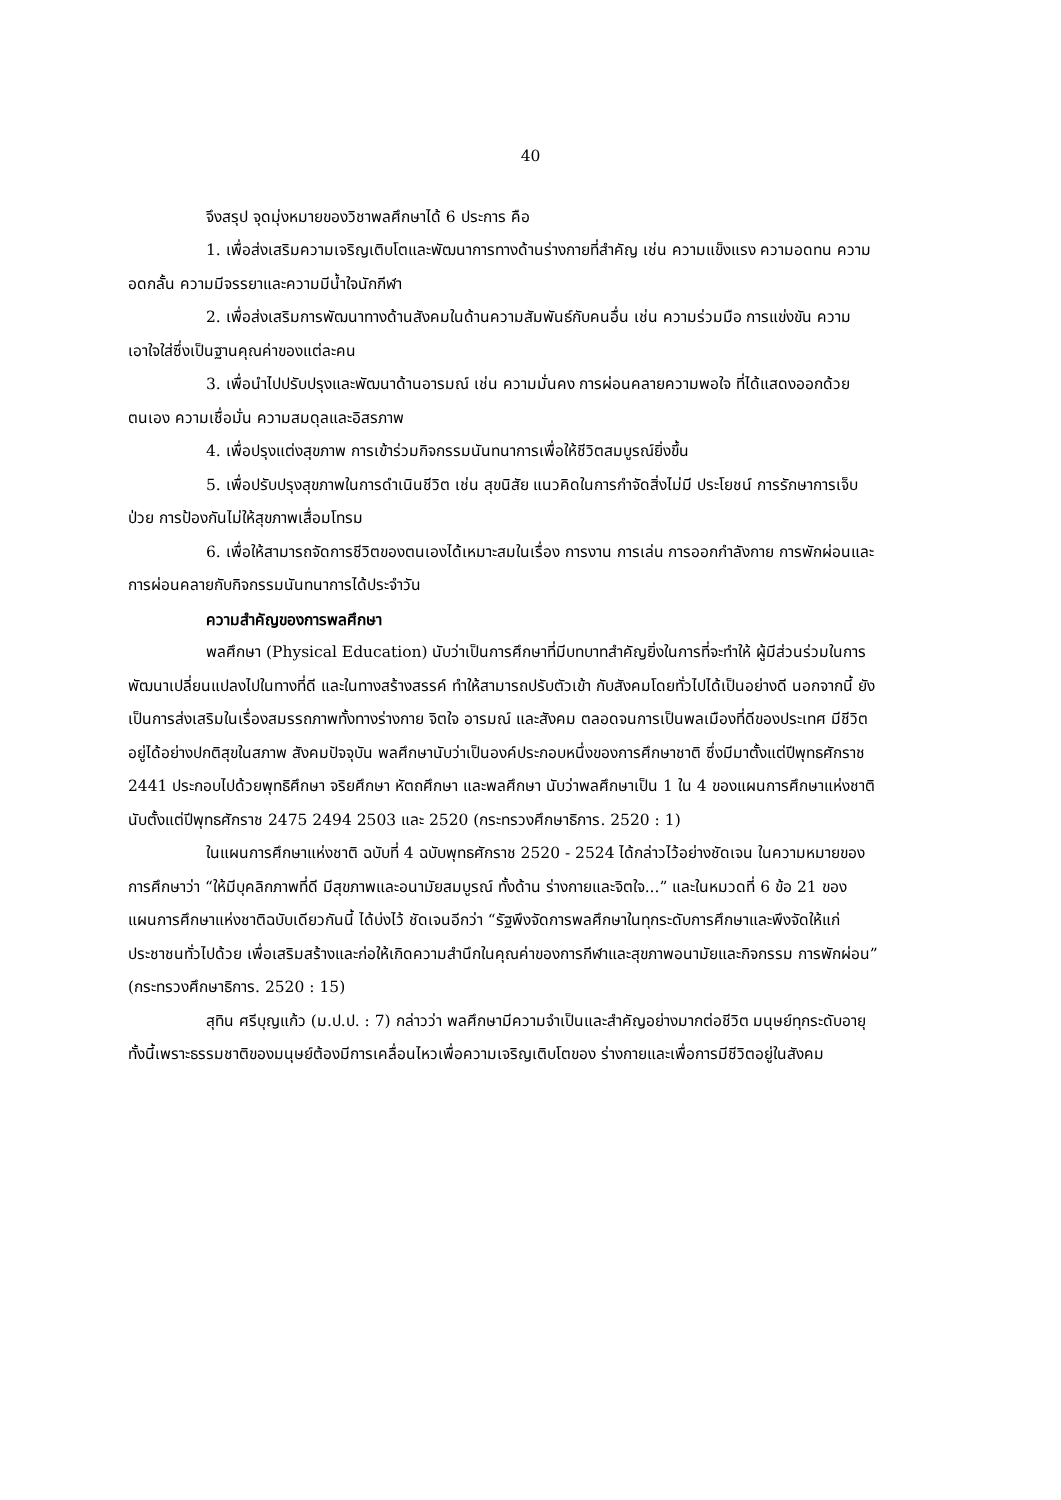40
จึงสรุป จุดมุ่งหมายของวิชาพลศึกษาได้ 6 ประการ คือ
1. เพื่อส่งเสริมความเจริญเติบโตและพัฒนาการทางด้านร่างกายที่สำคัญ เช่น ความแข็งแรง ความอดทน ความอดกลั้น ความมีจรรยาและความมีน้ำใจนักกีฬา
2. เพื่อส่งเสริมการพัฒนาทางด้านสังคมในด้านความสัมพันธ์กับคนอื่น เช่น ความร่วมมือ การแข่งขัน ความเอาใจใส่ซึ่งเป็นฐานคุณค่าของแต่ละคน
3. เพื่อนำไปปรับปรุงและพัฒนาด้านอารมณ์ เช่น ความมั่นคง การผ่อนคลายความพอใจ ที่ได้แสดงออกด้วยตนเอง ความเชื่อมั่น ความสมดุลและอิสรภาพ
4. เพื่อปรุงแต่งสุขภาพ การเข้าร่วมกิจกรรมนันทนาการเพื่อให้ชีวิตสมบูรณ์ยิ่งขึ้น
5. เพื่อปรับปรุงสุขภาพในการดำเนินชีวิต เช่น สุขนิสัย แนวคิดในการกำจัดสิ่งไม่มี ประโยชน์ การรักษาการเจ็บป่วย การป้องกันไม่ให้สุขภาพเสื่อมโทรม
6. เพื่อให้สามารถจัดการชีวิตของตนเองได้เหมาะสมในเรื่อง การงาน การเล่น การออกกำลังกาย การพักผ่อนและการผ่อนคลายกับกิจกรรมนันทนาการได้ประจำวัน
ความสำคัญของการพลศึกษา
พลศึกษา (Physical Education) นับว่าเป็นการศึกษาที่มีบทบาทสำคัญยิ่งในการที่จะทำให้ ผู้มีส่วนร่วมในการพัฒนาเปลี่ยนแปลงไปในทางที่ดี และในทางสร้างสรรค์ ทำให้สามารถปรับตัวเข้า กับสังคมโดยทั่วไปได้เป็นอย่างดี นอกจากนี้ ยังเป็นการส่งเสริมในเรื่องสมรรถภาพทั้งทางร่างกาย จิตใจ อารมณ์ และสังคม ตลอดจนการเป็นพลเมืองที่ดีของประเทศ มีชีวิตอยู่ได้อย่างปกติสุขในสภาพ สังคมปัจจุบัน พลศึกษานับว่าเป็นองค์ประกอบหนึ่งของการศึกษาชาติ ซึ่งมีมาตั้งแต่ปีพุทธศักราช 2441 ประกอบไปด้วยพุทธิศึกษา จริยศึกษา หัตถศึกษา และพลศึกษา นับว่าพลศึกษาเป็น 1 ใน 4 ของแผนการศึกษาแห่งชาติ นับตั้งแต่ปีพุทธศักราช 2475 2494 2503 และ 2520 (กระทรวงศึกษาธิการ. 2520 : 1)
ในแผนการศึกษาแห่งชาติ ฉบับที่ 4 ฉบับพุทธศักราช 2520 - 2524 ได้กล่าวไว้อย่างชัดเจน ในความหมายของการศึกษาว่า “ให้มีบุคลิกภาพที่ดี มีสุขภาพและอนามัยสมบูรณ์ ทั้งด้าน ร่างกายและจิตใจ...” และในหมวดที่ 6 ข้อ 21 ของแผนการศึกษาแห่งชาติฉบับเดียวกันนี้ ได้บ่งไว้ ชัดเจนอีกว่า “รัฐพึงจัดการพลศึกษาในทุกระดับการศึกษาและพึงจัดให้แก่ประชาชนทั่วไปด้วย เพื่อเสริมสร้างและก่อให้เกิดความสำนึกในคุณค่าของการกีฬาและสุขภาพอนามัยและกิจกรรม การพักผ่อน” (กระทรวงศึกษาธิการ. 2520 : 15)
สุทิน ศรีบุญแก้ว (ม.ป.ป. : 7) กล่าวว่า พลศึกษามีความจำเป็นและสำคัญอย่างมากต่อชีวิต มนุษย์ทุกระดับอายุ ทั้งนี้เพราะธรรมชาติของมนุษย์ต้องมีการเคลื่อนไหวเพื่อความเจริญเติบโตของ ร่างกายและเพื่อการมีชีวิตอยู่ในสังคม